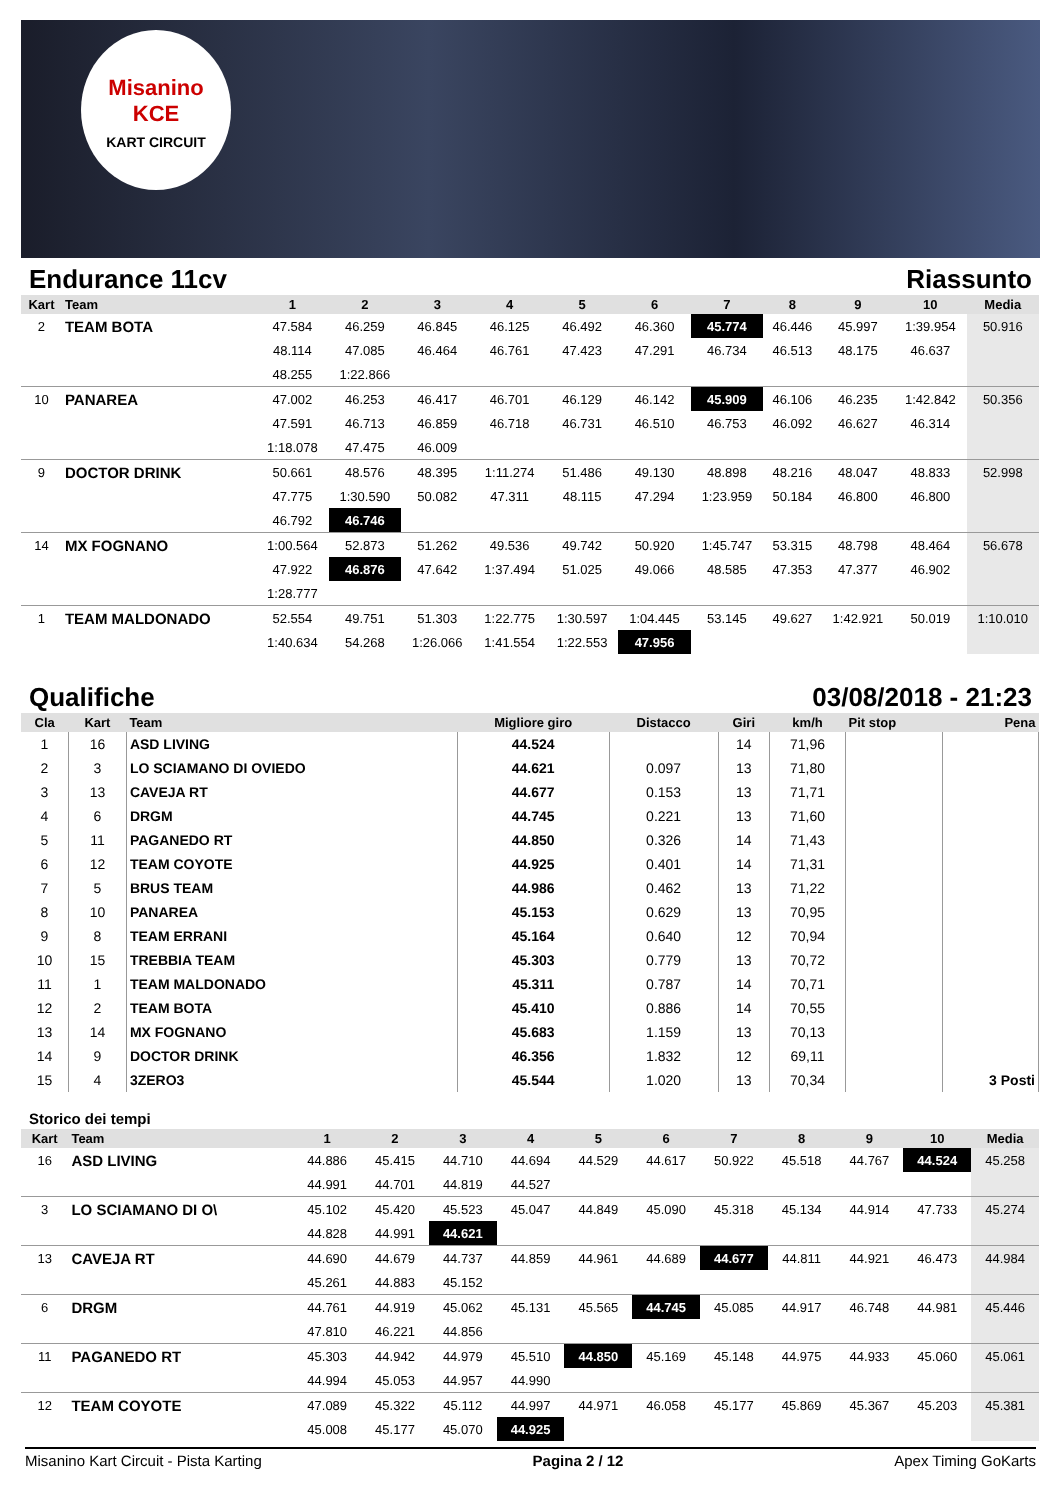Misanino
KCE
KART CIRCUIT
Endurance 11cv Riassunto
| Kart | Team | 1 | 2 | 3 | 4 | 5 | 6 | 7 | 8 | 9 | 10 | Media |
| --- | --- | --- | --- | --- | --- | --- | --- | --- | --- | --- | --- | --- |
| 2 | TEAM BOTA | 47.584 | 46.259 | 46.845 | 46.125 | 46.492 | 46.360 | 45.774 | 46.446 | 45.997 | 1:39.954 | 50.916 |
| | | 48.114 | 47.085 | 46.464 | 46.761 | 47.423 | 47.291 | 46.734 | 46.513 | 48.175 | 46.637 | |
| | | 48.255 | 1:22.866 | | | | | | | | | |
| 10 | PANAREA | 47.002 | 46.253 | 46.417 | 46.701 | 46.129 | 46.142 | 45.909 | 46.106 | 46.235 | 1:42.842 | 50.356 |
| | | 47.591 | 46.713 | 46.859 | 46.718 | 46.731 | 46.510 | 46.753 | 46.092 | 46.627 | 46.314 | |
| | | 1:18.078 | 47.475 | 46.009 | | | | | | | | |
| 9 | DOCTOR DRINK | 50.661 | 48.576 | 48.395 | 1:11.274 | 51.486 | 49.130 | 48.898 | 48.216 | 48.047 | 48.833 | 52.998 |
| | | 47.775 | 1:30.590 | 50.082 | 47.311 | 48.115 | 47.294 | 1:23.959 | 50.184 | 46.800 | 46.800 | |
| | | 46.792 | 46.746 | | | | | | | | | |
| 14 | MX FOGNANO | 1:00.564 | 52.873 | 51.262 | 49.536 | 49.742 | 50.920 | 1:45.747 | 53.315 | 48.798 | 48.464 | 56.678 |
| | | 47.922 | 46.876 | 47.642 | 1:37.494 | 51.025 | 49.066 | 48.585 | 47.353 | 47.377 | 46.902 | |
| | | 1:28.777 | | | | | | | | | | |
| 1 | TEAM MALDONADO | 52.554 | 49.751 | 51.303 | 1:22.775 | 1:30.597 | 1:04.445 | 53.145 | 49.627 | 1:42.921 | 50.019 | 1:10.010 |
| | | 1:40.634 | 54.268 | 1:26.066 | 1:41.554 | 1:22.553 | 47.956 | | | | | |
Qualifiche 03/08/2018 - 21:23
| Cla | Kart | Team | Migliore giro | Distacco | Giri | km/h | Pit stop | Pena |
| --- | --- | --- | --- | --- | --- | --- | --- | --- |
| 1 | 16 | ASD LIVING | 44.524 | | 14 | 71,96 | | |
| 2 | 3 | LO SCIAMANO DI OVIEDO | 44.621 | 0.097 | 13 | 71,80 | | |
| 3 | 13 | CAVEJA RT | 44.677 | 0.153 | 13 | 71,71 | | |
| 4 | 6 | DRGM | 44.745 | 0.221 | 13 | 71,60 | | |
| 5 | 11 | PAGANEDO RT | 44.850 | 0.326 | 14 | 71,43 | | |
| 6 | 12 | TEAM COYOTE | 44.925 | 0.401 | 14 | 71,31 | | |
| 7 | 5 | BRUS TEAM | 44.986 | 0.462 | 13 | 71,22 | | |
| 8 | 10 | PANAREA | 45.153 | 0.629 | 13 | 70,95 | | |
| 9 | 8 | TEAM ERRANI | 45.164 | 0.640 | 12 | 70,94 | | |
| 10 | 15 | TREBBIA TEAM | 45.303 | 0.779 | 13 | 70,72 | | |
| 11 | 1 | TEAM MALDONADO | 45.311 | 0.787 | 14 | 70,71 | | |
| 12 | 2 | TEAM BOTA | 45.410 | 0.886 | 14 | 70,55 | | |
| 13 | 14 | MX FOGNANO | 45.683 | 1.159 | 13 | 70,13 | | |
| 14 | 9 | DOCTOR DRINK | 46.356 | 1.832 | 12 | 69,11 | | |
| 15 | 4 | 3ZERO3 | 45.544 | 1.020 | 13 | 70,34 | | 3 Posti |
Storico dei tempi
| Kart | Team | 1 | 2 | 3 | 4 | 5 | 6 | 7 | 8 | 9 | 10 | Media |
| --- | --- | --- | --- | --- | --- | --- | --- | --- | --- | --- | --- | --- |
| 16 | ASD LIVING | 44.886 | 45.415 | 44.710 | 44.694 | 44.529 | 44.617 | 50.922 | 45.518 | 44.767 | 44.524 | 45.258 |
| | | 44.991 | 44.701 | 44.819 | 44.527 | | | | | | | |
| 3 | LO SCIAMANO DI O\ | 45.102 | 45.420 | 45.523 | 45.047 | 44.849 | 45.090 | 45.318 | 45.134 | 44.914 | 47.733 | 45.274 |
| | | 44.828 | 44.991 | 44.621 | | | | | | | | |
| 13 | CAVEJA RT | 44.690 | 44.679 | 44.737 | 44.859 | 44.961 | 44.689 | 44.677 | 44.811 | 44.921 | 46.473 | 44.984 |
| | | 45.261 | 44.883 | 45.152 | | | | | | | | |
| 6 | DRGM | 44.761 | 44.919 | 45.062 | 45.131 | 45.565 | 44.745 | 45.085 | 44.917 | 46.748 | 44.981 | 45.446 |
| | | 47.810 | 46.221 | 44.856 | | | | | | | | |
| 11 | PAGANEDO RT | 45.303 | 44.942 | 44.979 | 45.510 | 44.850 | 45.169 | 45.148 | 44.975 | 44.933 | 45.060 | 45.061 |
| | | 44.994 | 45.053 | 44.957 | 44.990 | | | | | | | |
| 12 | TEAM COYOTE | 47.089 | 45.322 | 45.112 | 44.997 | 44.971 | 46.058 | 45.177 | 45.869 | 45.367 | 45.203 | 45.381 |
| | | 45.008 | 45.177 | 45.070 | 44.925 | | | | | | | |
Misanino Kart Circuit - Pista Karting Pagina 2 / 12 Apex Timing GoKarts